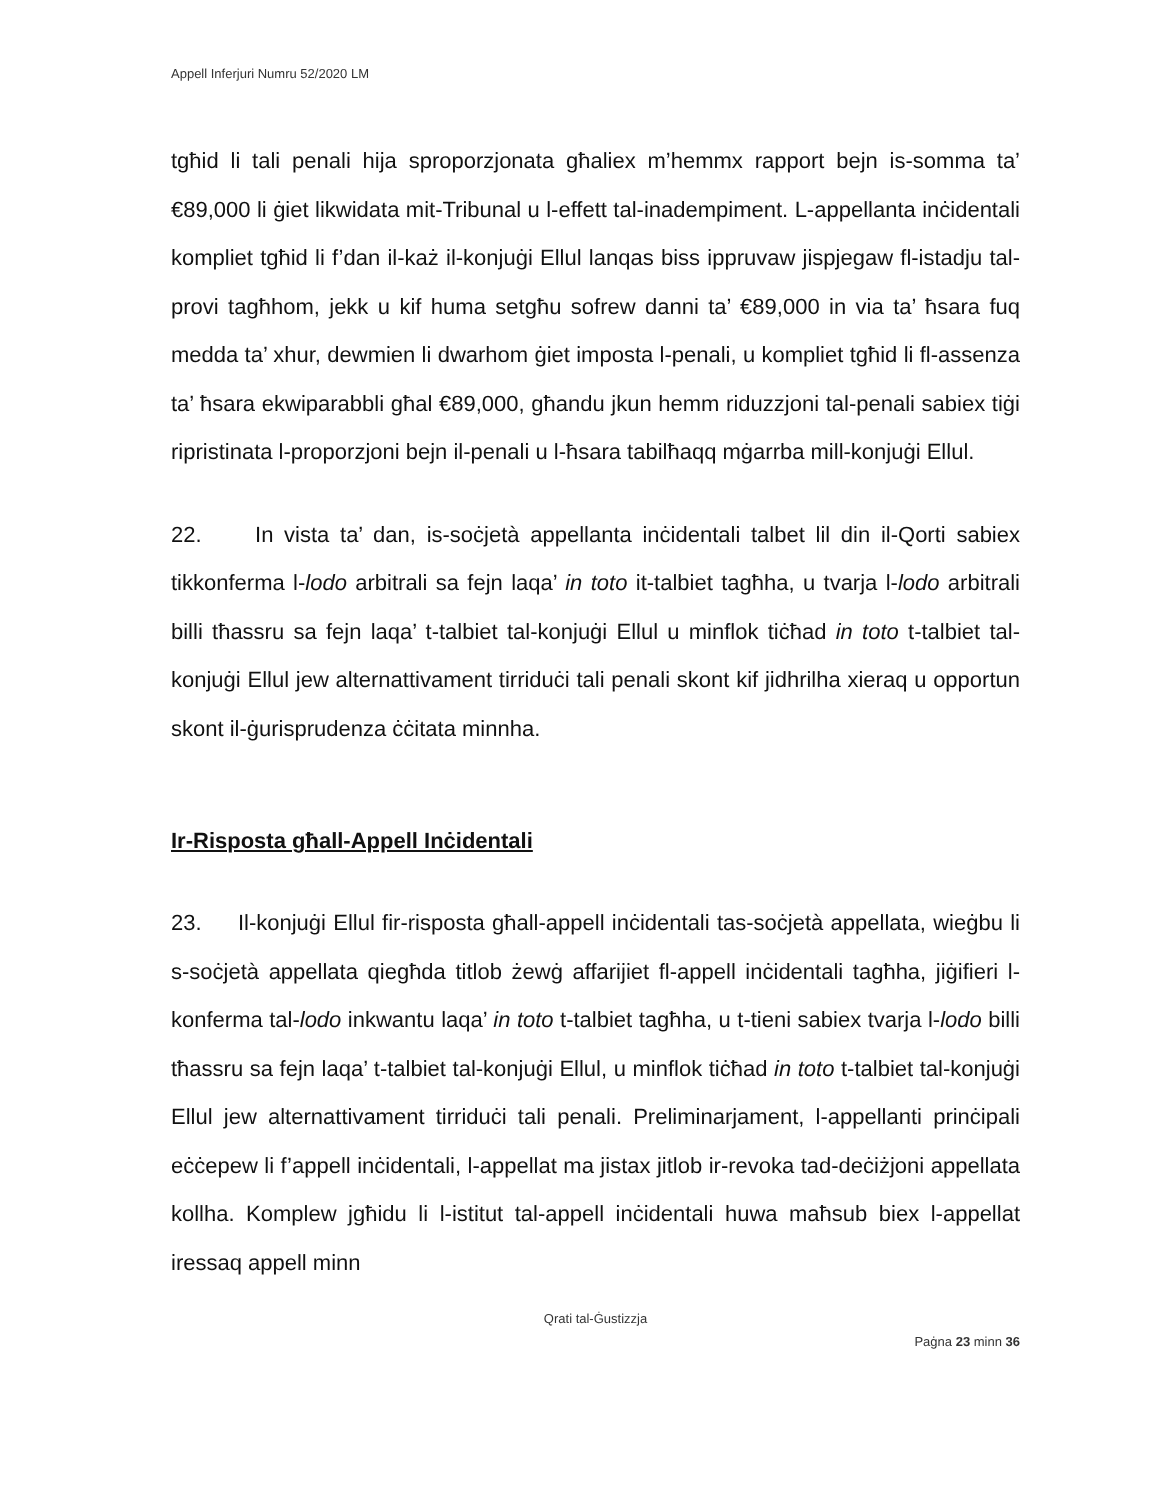Appell Inferjuri Numru 52/2020 LM
tgħid li tali penali hija sproporzjonata għaliex m’hemmx rapport bejn is-somma ta’ €89,000 li ġiet likwidata mit-Tribunal u l-effett tal-inadempiment. L-appellanta inċidentali kompliet tgħid li f’dan il-każ il-konjuġi Ellul lanqas biss ippruvaw jispjegaw fl-istadju tal-provi tagħhom, jekk u kif huma setgħu sofrew danni ta’ €89,000 in via ta’ ħsara fuq medda ta’ xhur, dewmien li dwarhom ġiet imposta l-penali, u kompliet tgħid li fl-assenza ta’ ħsara ekwiparabbli għal €89,000, għandu jkun hemm riduzzjoni tal-penali sabiex tiġi ripristinata l-proporzjoni bejn il-penali u l-ħsara tabilħaqq mġarrba mill-konjuġi Ellul.
22. In vista ta’ dan, is-soċjetà appellanta inċidentali talbet lil din il-Qorti sabiex tikkonferma l-lodo arbitrali sa fejn laqa’ in toto it-talbiet tagħha, u tvarja l-lodo arbitrali billi tħassru sa fejn laqa’ t-talbiet tal-konjuġi Ellul u minflok tiċħad in toto t-talbiet tal-konjuġi Ellul jew alternattivament tirriduċi tali penali skont kif jidhrilha xieraq u opportun skont il-ġurisprudenza ċċitata minnha.
Ir-Risposta għall-Appell Inċidentali
23. Il-konjuġi Ellul fir-risposta għall-appell inċidentali tas-soċjetà appellata, wieġbu li s-soċjetà appellata qiegħda titlob żewġ affarijiet fl-appell inċidentali tagħha, jiġifieri l-konferma tal-lodo inkwantu laqa’ in toto t-talbiet tagħha, u t-tieni sabiex tvarja l-lodo billi tħassru sa fejn laqa’ t-talbiet tal-konjuġi Ellul, u minflok tiċħad in toto t-talbiet tal-konjuġi Ellul jew alternattivament tirriduċi tali penali. Preliminarjament, l-appellanti prinċipali eċċepew li f’appell inċidentali, l-appellat ma jistax jitlob ir-revoka tad-deċiżjoni appellata kollha. Komplew jgħidu li l-istitut tal-appell inċidentali huwa maħsub biex l-appellat iressaq appell minn
Qrati tal-Ġustizzja
Paġna 23 minn 36